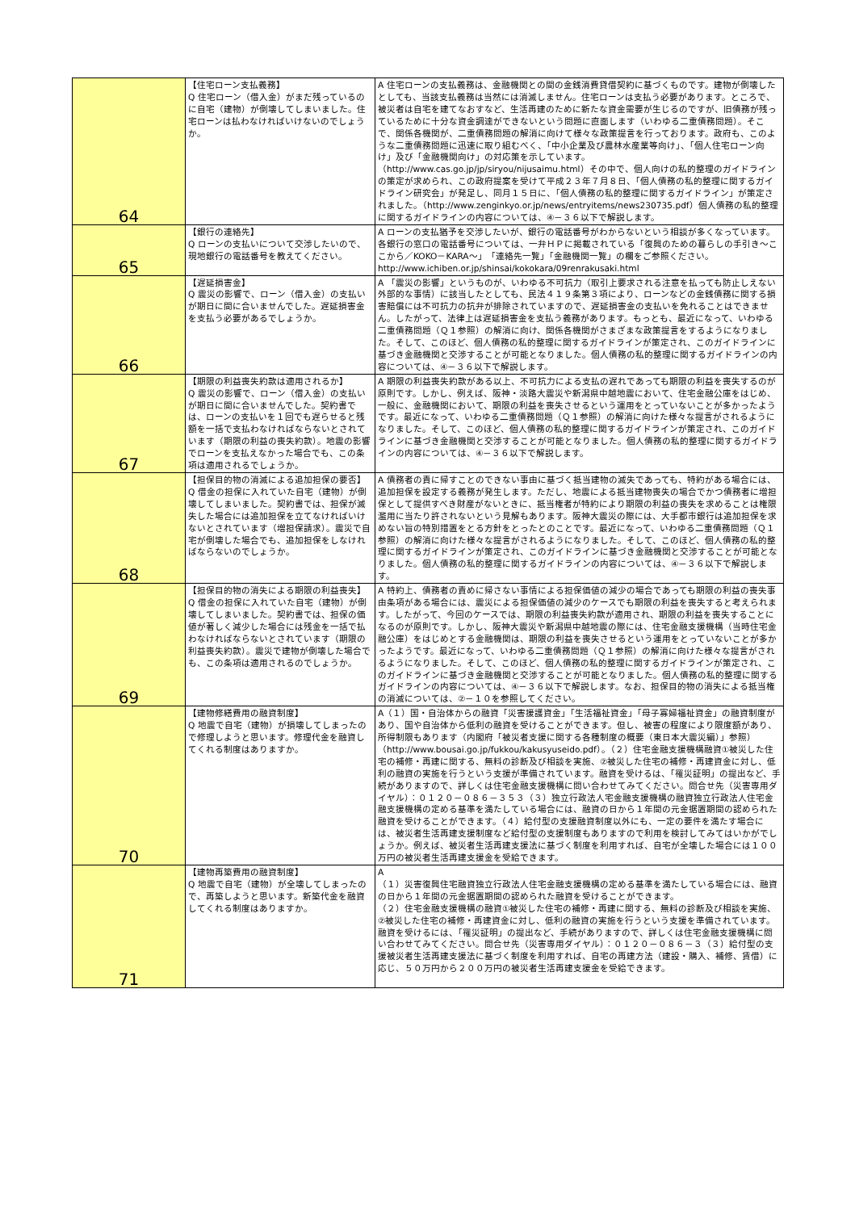| 64 | 【住宅ローン支払義務】 Q 住宅ローン（借入金）がまだ残っているのに自宅（建物）が倒壊してしまいました。住宅ローンは払わなければいけないのでしょうか。 | A 住宅ローンの支払義務は、金融機関との間の金銭消費貸借契約に基づくものです。建物が倒壊したとしても、当該支払義務は当然には消滅しません。住宅ローンは支払う必要があります。ところで、被災者は自宅を建てなおすなど、生活再建のために新たな資金需要が生じるのですが、旧債務が残っているために十分な資金調達ができないという問題に直面します（いわゆる二重債務問題）。そこで、関係各機関が、二重債務問題の解消に向けて様々な政策提言を行っております。政府も、このような二重債務問題に迅速に取り組むべく、「中小企業及び農林水産業等向け」、「個人住宅ローン向け」及び「金融機関向け」の対応策を示しています。（http://www.cas.go.jp/jp/siryou/nijusaimu.html）その中で、個人向けの私的整理のガイドラインの策定が求められ、この政府提案を受けて平成２３年７月８日、「個人債務の私的整理に関するガイドライン研究会」が発足し、同月１５日に、「個人債務の私的整理に関するガイドライン」が策定されました。（http://www.zenginkyo.or.jp/news/entryitems/news230735.pdf）個人債務の私的整理に関するガイドラインの内容については、④－３６以下で解説します。 |
| 65 | 【銀行の連絡先】 Q ローンの支払いについて交渉したいので、現地銀行の電話番号を教えてください。 | A ローンの支払猶予を交渉したいが、銀行の電話番号がわからないという相談が多くなっています。各銀行の窓口の電話番号については、一弁ＨＰに掲載されている「復興のための暮らしの手引き～ここから／KOKO－KARA～」「連絡先一覧」「金融機関一覧」の欄をご参照ください。http://www.ichiben.or.jp/shinsai/kokokara/09renrakusaki.html |
| 66 | 【遅延損害金】 Q 震災の影響で、ローン（借入金）の支払いが期日に間に合いませんでした。遅延損害金を支払う必要があるでしょうか。 | A 「震災の影響」というものが、いわゆる不可抗力（取引上要求される注意を払っても防止しえない外部的な事情）に該当したとしても、民法４１９条第３項により、ローンなどの金銭債務に関する損害賠償には不可抗力の抗弁が排除されていますので、遅延損害金の支払いを免れることはできません。したがって、法律上は遅延損害金を支払う義務があります。もっとも、最近になって、いわゆる二重債務問題（Ｑ１参照）の解消に向け、関係各機関がさまざまな政策提言をするようになりました。そして、このほど、個人債務の私的整理に関するガイドラインが策定され、このガイドラインに基づき金融機関と交渉することが可能となりました。個人債務の私的整理に関するガイドラインの内容については、④－３６以下で解説します。 |
| 67 | 【期限の利益喪失約款は適用されるか】 Q 震災の影響で、ローン（借入金）の支払いが期日に間に合いませんでした。契約書では、ローンの支払いを１回でも遅らせると残額を一括で支払わなければならないとされています（期限の利益の喪失約款）。地震の影響でローンを支払えなかった場合でも、この条項は適用されるでしょうか。 | A 期限の利益喪失約款がある以上、不可抗力による支払の遅れであっても期限の利益を喪失するのが原則です。しかし、例えば、阪神・淡路大震災や新潟県中越地震において、住宅金融公庫をはじめ、一般に、金融機関において、期限の利益を喪失させるという運用をとっていないことが多かったようです。最近になって、いわゆる二重債務問題（Ｑ１参照）の解消に向けた様々な提言がされるようになりました。そして、このほど、個人債務の私的整理に関するガイドラインが策定され、このガイドラインに基づき金融機関と交渉することが可能となりました。個人債務の私的整理に関するガイドラインの内容については、④－３６以下で解説します。 |
| 68 | 【担保目的物の消滅による追加担保の要否】 Q 借金の担保に入れていた自宅（建物）が倒壊してしまいました。契約書では、担保が滅失した場合には追加担保を立てなければいけないとされています（増担保請求）。震災で自宅が倒壊した場合でも、追加担保をしなければならないのでしょうか。 | A 債務者の責に帰すことのできない事由に基づく抵当建物の滅失であっても、特約がある場合には、追加担保を設定する義務が発生します。ただし、地震による抵当建物喪失の場合でかつ債務者に増担保として提供すべき財産がないときに、抵当権者が特約により期限の利益の喪失を求めることは権限濫用に当たり許されないという見解もあります。阪神大震災の際には、大手都市銀行は追加担保を求めない旨の特別措置をとる方針をとったとのことです。最近になって、いわゆる二重債務問題（Ｑ１参照）の解消に向けた様々な提言がされるようになりました。そして、このほど、個人債務の私的整理に関するガイドラインが策定され、このガイドラインに基づき金融機関と交渉することが可能となりました。個人債務の私的整理に関するガイドラインの内容については、④－３６以下で解説します。 |
| 69 | 【担保目的物の消失による期限の利益喪失】 Q 借金の担保に入れていた自宅（建物）が倒壊してしまいました。契約書では、担保の価値が著しく減少した場合には残金を一括で払わなければならないとされています（期限の利益喪失約款）。震災で建物が倒壊した場合でも、この条項は適用されるのでしょうか。 | A 特約上、債務者の責めに帰さない事情による担保価値の減少の場合であっても期限の利益の喪失事由条項がある場合には、震災による担保価値の減少のケースでも期限の利益を喪失すると考えられます。したがって、今回のケースでは、期限の利益喪失約款が適用され、期限の利益を喪失することになるのが原則です。しかし、阪神大震災や新潟県中越地震の際には、住宅金融支援機構（当時住宅金融公庫）をはじめとする金融機関は、期限の利益を喪失させるという運用をとっていないことが多かったようです。最近になって、いわゆる二重債務問題（Ｑ１参照）の解消に向けた様々な提言がされるようになりました。そして、このほど、個人債務の私的整理に関するガイドラインが策定され、このガイドラインに基づき金融機関と交渉することが可能となりました。個人債務の私的整理に関するガイドラインの内容については、④－３６以下で解説します。なお、担保目的物の消失による抵当権の消滅については、②－１０を参照してください。 |
| 70 | 【建物修繕費用の融資制度】 Q 地震で自宅（建物）が損壊してしまったので修理しようと思います。修理代金を融資してくれる制度はありますか。 | A（１）国・自治体からの融資「災害援護資金」「生活福祉資金」「母子寡婦福祉資金」の融資制度があり、国や自治体から低利の融資を受けることができます。但し、被害の程度により限度額があり、所得制限もあります（内閣府「被災者支援に関する各種制度の概要（東日本大震災編）」参照）（http://www.bousai.go.jp/fukkou/kakusyuseido.pdf）。（２）住宅金融支援機構融資①被災した住宅の補修・再建に関する、無料の診断及び相談を実施、②被災した住宅の補修・再建資金に対し、低利の融資の実施を行うという支援が準備されています。融資を受けるは、「罹災証明」の提出など、手続がありますので、詳しくは住宅金融支援機構に問い合わせてみてください。問合せ先（災害専用ダイヤル）：０１２０－０８６－３５３（３）独立行政法人宅金融支援機構の融資独立行政法人住宅金融支援機構の定める基準を満たしている場合には、融資の日から１年間の元金据置期間の認められた融資を受けることができます。（４）給付型の支援融資制度以外にも、一定の要件を満たす場合には、被災者生活再建支援制度など給付型の支援制度もありますので利用を検討してみてはいかがでしょうか。例えば、被災者生活再建支援法に基づく制度を利用すれば、自宅が全壊した場合には１００万円の被災者生活再建支援金を受給できます。 |
| 71 | 【建物再築費用の融資制度】 Q 地震で自宅（建物）が全壊してしまったので、再築しようと思います。新築代金を融資してくれる制度はありますか。 | A （１）災害復興住宅融資独立行政法人住宅金融支援機構の定める基準を満たしている場合には、融資の日から１年間の元金据置期間の認められた融資を受けることができます。 （２）住宅金融支援機構の融資①被災した住宅の補修・再建に関する、無料の診断及び相談を実施、②被災した住宅の補修・再建資金に対し、低利の融資の実施を行うという支援を準備されています。融資を受けるには、「罹災証明」の提出など、手続がありますので、詳しくは住宅金融支援機構に問い合わせてみてください。問合せ先（災害専用ダイヤル）：０１２０－０８６－３（３）給付型の支援被災者生活再建支援法に基づく制度を利用すれば、自宅の再建方法（建設・購入、補修、賃借）に応じ、５０万円から２００万円の被災者生活再建支援金を受給できます。 |